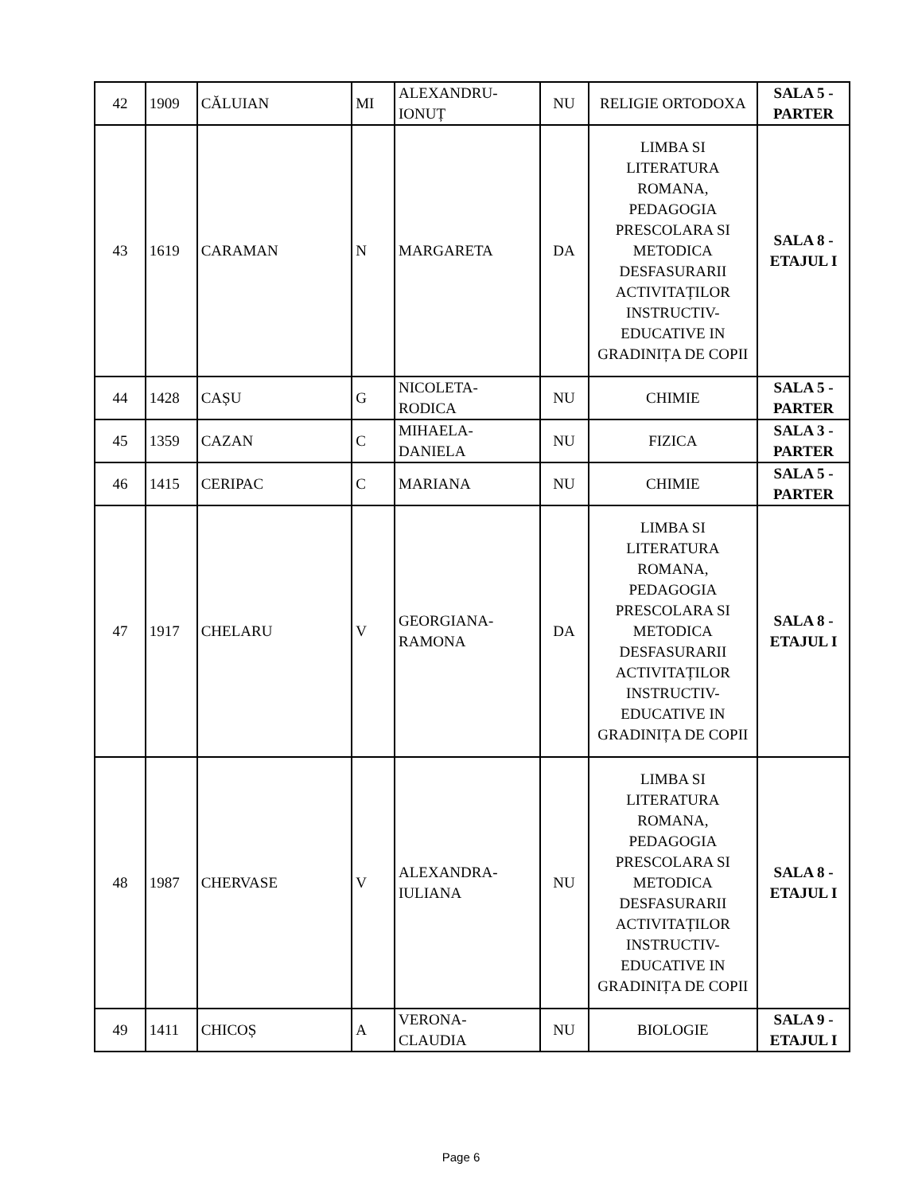| 42 | 1909 | CĂLUIAN | MI | ALEXANDRU- IONUȚ | NU | RELIGIE ORTODOXA | SALA 5 - PARTER |
| 43 | 1619 | CARAMAN | N | MARGARETA | DA | LIMBA SI LITERATURA ROMANA, PEDAGOGIA PRESCOLARA SI METODICA DESFASURARII ACTIVITAȚILOR INSTRUCTIV-EDUCATIVE IN GRADINIȚA DE COPII | SALA 8 - ETAJUL I |
| 44 | 1428 | CAȘU | G | NICOLETA- RODICA | NU | CHIMIE | SALA 5 - PARTER |
| 45 | 1359 | CAZAN | C | MIHAELA- DANIELA | NU | FIZICA | SALA 3 - PARTER |
| 46 | 1415 | CERIPAC | C | MARIANA | NU | CHIMIE | SALA 5 - PARTER |
| 47 | 1917 | CHELARU | V | GEORGIANA- RAMONA | DA | LIMBA SI LITERATURA ROMANA, PEDAGOGIA PRESCOLARA SI METODICA DESFASURARII ACTIVITAȚILOR INSTRUCTIV-EDUCATIVE IN GRADINIȚA DE COPII | SALA 8 - ETAJUL I |
| 48 | 1987 | CHERVASE | V | ALEXANDRA- IULIANA | NU | LIMBA SI LITERATURA ROMANA, PEDAGOGIA PRESCOLARA SI METODICA DESFASURARII ACTIVITAȚILOR INSTRUCTIV-EDUCATIVE IN GRADINIȚA DE COPII | SALA 8 - ETAJUL I |
| 49 | 1411 | CHICOȘ | A | VERONA- CLAUDIA | NU | BIOLOGIE | SALA 9 - ETAJUL I |
Page 6